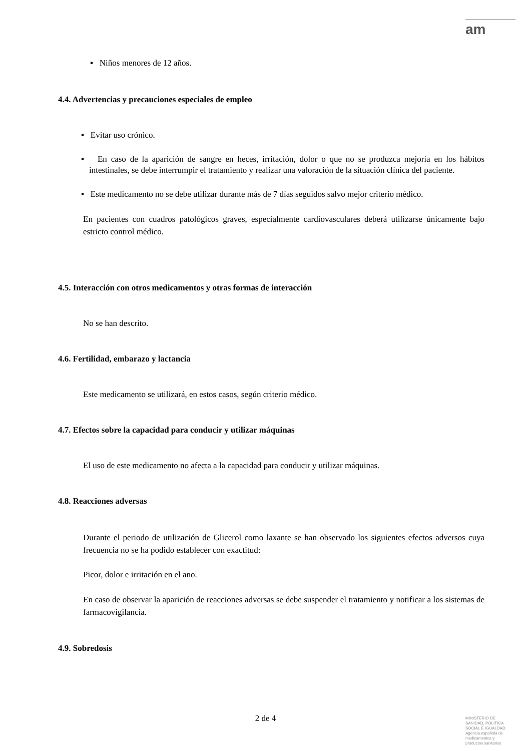am
▪ Niños menores de 12 años.
4.4. Advertencias y precauciones especiales de empleo
▪ Evitar uso crónico.
▪ En caso de la aparición de sangre en heces, irritación, dolor o que no se produzca mejoría en los hábitos intestinales, se debe interrumpir el tratamiento y realizar una valoración de la situación clínica del paciente.
▪ Este medicamento no se debe utilizar durante más de 7 días seguidos salvo mejor criterio médico.
En pacientes con cuadros patológicos graves, especialmente cardiovasculares deberá utilizarse únicamente bajo estricto control médico.
4.5. Interacción con otros medicamentos y otras formas de interacción
No se han descrito.
4.6. Fertilidad, embarazo y lactancia
Este medicamento se utilizará, en estos casos, según criterio médico.
4.7. Efectos sobre la capacidad para conducir y utilizar máquinas
El uso de este medicamento no afecta a la capacidad para conducir y utilizar máquinas.
4.8. Reacciones adversas
Durante el periodo de utilización de Glicerol como laxante se han observado los siguientes efectos adversos cuya frecuencia no se ha podido establecer con exactitud:
Picor, dolor e irritación en el ano.
En caso de observar la aparición de reacciones adversas se debe suspender el tratamiento y notificar a los sistemas de farmacovigilancia.
4.9. Sobredosis
2 de 4
MINISTERIO DE
SANIDAD, POLITICA
SOCIAL E IGUALDAD
Agencia española de
medicamentos y
productos sanitarios